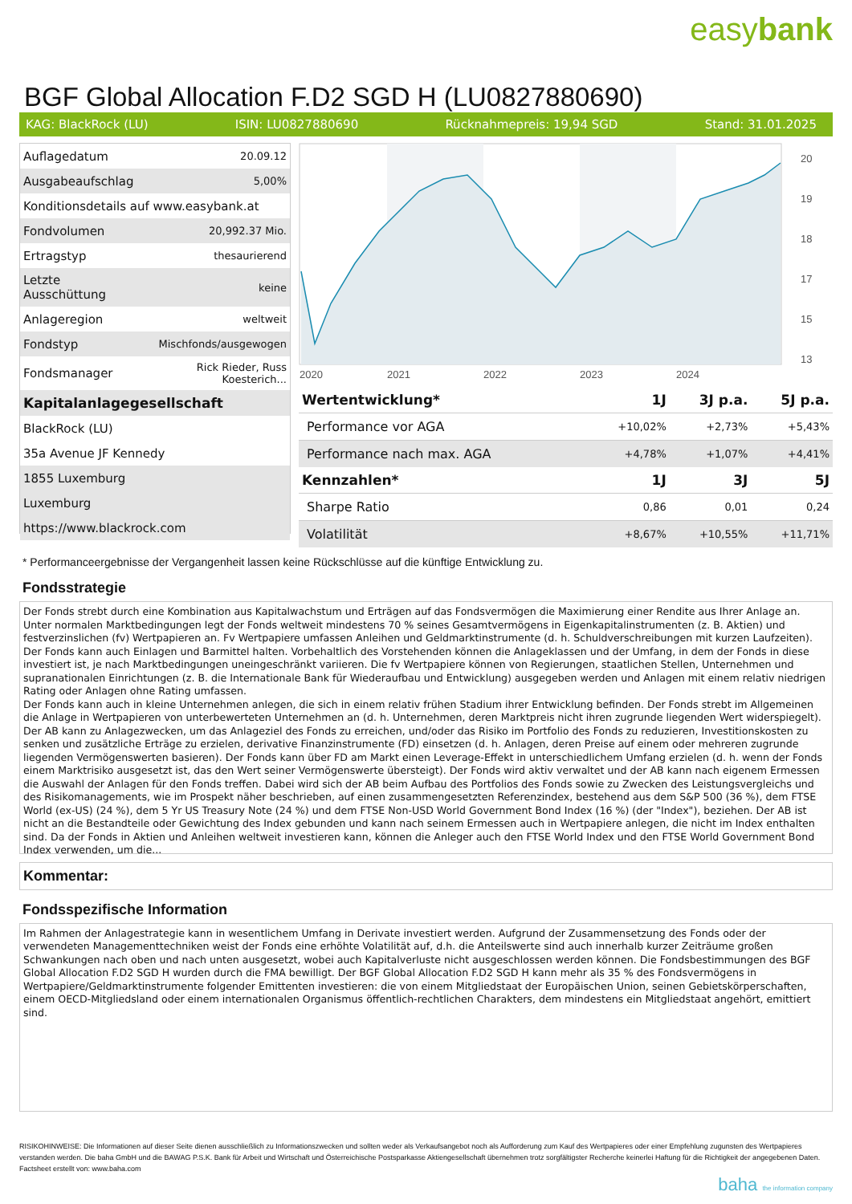easybank
BGF Global Allocation F.D2 SGD H (LU0827880690)
KAG: BlackRock (LU) ISIN: LU0827880690 Rücknahmepreis: 19,94 SGD Stand: 31.01.2025
| Auflagedatum | 20.09.12 |
| Ausgabeaufschlag | 5,00% |
| Konditionsdetails auf www.easybank.at | |
| Fondvolumen | 20,992.37 Mio. |
| Ertragstyp | thesaurierend |
| Letzte Ausschüttung | keine |
| Anlageregion | weltweit |
| Fondstyp | Mischfonds/ausgewogen |
| Fondsmanager | Rick Rieder, Russ Koesterich... |
| Kapitalanlagegesellschaft | |
| BlackRock (LU) | |
| 35a Avenue JF Kennedy | |
| 1855 Luxemburg | |
| Luxemburg | |
| https://www.blackrock.com | |
20
19
18
17
15
13
2020
2021
2022
2023
2024
| Wertentwicklung* | 1J | 3J p.a. | 5J p.a. |
| --- | --- | --- | --- |
| Performance vor AGA | +10,02% | +2,73% | +5,43% |
| Performance nach max. AGA | +4,78% | +1,07% | +4,41% |
| Kennzahlen* | 1J | 3J | 5J |
| Sharpe Ratio | 0,86 | 0,01 | 0,24 |
| Volatilität | +8,67% | +10,55% | +11,71% |
* Performanceergebnisse der Vergangenheit lassen keine Rückschlüsse auf die künftige Entwicklung zu.
Fondsstrategie
Der Fonds strebt durch eine Kombination aus Kapitalwachstum und Erträgen auf das Fondsvermögen die Maximierung einer Rendite aus Ihrer Anlage an. Unter normalen Marktbedingungen legt der Fonds weltweit mindestens 70 % seines Gesamtvermögens in Eigenkapitalinstrumenten (z. B. Aktien) und festverzinslichen (fv) Wertpapieren an. Fv Wertpapiere umfassen Anleihen und Geldmarktinstrumente (d. h. Schuldverschreibungen mit kurzen Laufzeiten). Der Fonds kann auch Einlagen und Barmittel halten. Vorbehaltlich des Vorstehenden können die Anlageklassen und der Umfang, in dem der Fonds in diese investiert ist, je nach Marktbedingungen uneingeschränkt variieren. Die fv Wertpapiere können von Regierungen, staatlichen Stellen, Unternehmen und supranationalen Einrichtungen (z. B. die Internationale Bank für Wiederaufbau und Entwicklung) ausgegeben werden und Anlagen mit einem relativ niedrigen Rating oder Anlagen ohne Rating umfassen.
Der Fonds kann auch in kleine Unternehmen anlegen, die sich in einem relativ frühen Stadium ihrer Entwicklung befinden. Der Fonds strebt im Allgemeinen die Anlage in Wertpapieren von unterbewerteten Unternehmen an (d. h. Unternehmen, deren Marktpreis nicht ihren zugrunde liegenden Wert widerspiegelt). Der AB kann zu Anlagezwecken, um das Anlageziel des Fonds zu erreichen, und/oder das Risiko im Portfolio des Fonds zu reduzieren, Investitionskosten zu senken und zusätzliche Erträge zu erzielen, derivative Finanzinstrumente (FD) einsetzen (d. h. Anlagen, deren Preise auf einem oder mehreren zugrunde liegenden Vermögenswerten basieren). Der Fonds kann über FD am Markt einen Leverage-Effekt in unterschiedlichem Umfang erzielen (d. h. wenn der Fonds einem Marktrisiko ausgesetzt ist, das den Wert seiner Vermögenswerte übersteigt). Der Fonds wird aktiv verwaltet und der AB kann nach eigenem Ermessen die Auswahl der Anlagen für den Fonds treffen. Dabei wird sich der AB beim Aufbau des Portfolios des Fonds sowie zu Zwecken des Leistungsvergleichs und des Risikomanagements, wie im Prospekt näher beschrieben, auf einen zusammengesetzten Referenzindex, bestehend aus dem S&P 500 (36 %), dem FTSE World (ex-US) (24 %), dem 5 Yr US Treasury Note (24 %) und dem FTSE Non-USD World Government Bond Index (16 %) (der "Index"), beziehen. Der AB ist nicht an die Bestandteile oder Gewichtung des Index gebunden und kann nach seinem Ermessen auch in Wertpapiere anlegen, die nicht im Index enthalten sind. Da der Fonds in Aktien und Anleihen weltweit investieren kann, können die Anleger auch den FTSE World Index und den FTSE World Government Bond Index verwenden, um die...
Kommentar:
Fondsspezifische Information
Im Rahmen der Anlagestrategie kann in wesentlichem Umfang in Derivate investiert werden. Aufgrund der Zusammensetzung des Fonds oder der verwendeten Managementtechniken weist der Fonds eine erhöhte Volatilität auf, d.h. die Anteilswerte sind auch innerhalb kurzer Zeiträume großen Schwankungen nach oben und nach unten ausgesetzt, wobei auch Kapitalverluste nicht ausgeschlossen werden können. Die Fondsbestimmungen des BGF Global Allocation F.D2 SGD H wurden durch die FMA bewilligt. Der BGF Global Allocation F.D2 SGD H kann mehr als 35 % des Fondsvermögens in Wertpapiere/Geldmarktinstrumente folgender Emittenten investieren: die von einem Mitgliedstaat der Europäischen Union, seinen Gebietskörperschaften, einem OECD-Mitgliedsland oder einem internationalen Organismus öffentlich-rechtlichen Charakters, dem mindestens ein Mitgliedstaat angehört, emittiert sind.
RISIKOHINWEISE: Die Informationen auf dieser Seite dienen ausschließlich zu Informationszwecken und sollten weder als Verkaufsangebot noch als Aufforderung zum Kauf des Wertpapieres oder einer Empfehlung zugunsten des Wertpapieres verstanden werden. Die baha GmbH und die BAWAG P.S.K. Bank für Arbeit und Wirtschaft und Österreichische Postsparkasse Aktiengesellschaft übernehmen trotz sorgfältigster Recherche keinerlei Haftung für die Richtigkeit der angegebenen Daten.
Factsheet erstellt von: www.baha.com
baha the information company